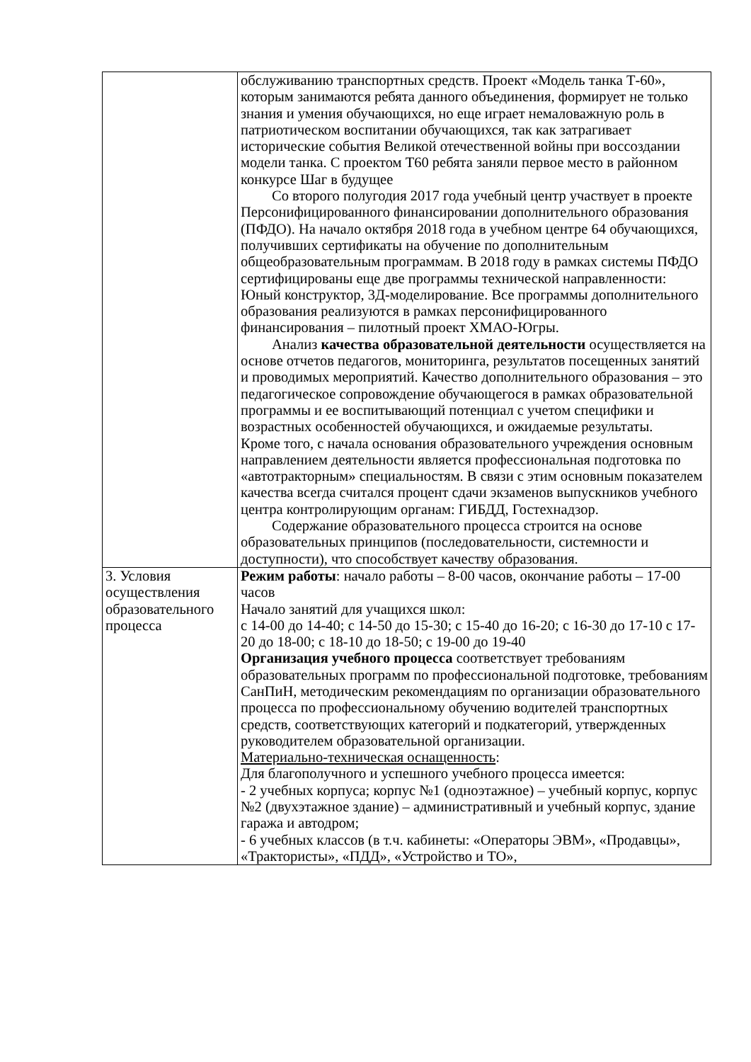| | обслуживанию транспортных средств. Проект «Модель танка Т-60», которым занимаются ребята данного объединения, формирует не только знания и умения обучающихся, но еще играет немаловажную роль в патриотическом воспитании обучающихся, так как затрагивает исторические события Великой отечественной войны при воссоздании модели танка. С проектом Т60 ребята заняли первое место в районном конкурсе Шаг в будущее Со второго полугодия 2017 года учебный центр участвует в проекте Персонифицированного финансировании дополнительного образования (ПФДО). На начало октября 2018 года в учебном центре 64 обучающихся, получивших сертификаты на обучение по дополнительным общеобразовательным программам. В 2018 году в рамках системы ПФДО сертифицированы еще две программы технической направленности: Юный конструктор, 3Д-моделирование. Все программы дополнительного образования реализуются в рамках персонифицированного финансирования – пилотный проект ХМАО-Югры. Анализ качества образовательной деятельности осуществляется на основе отчетов педагогов, мониторинга, результатов посещенных занятий и проводимых мероприятий. Качество дополнительного образования – это педагогическое сопровождение обучающегося в рамках образовательной программы и ее воспитывающий потенциал с учетом специфики и возрастных особенностей обучающихся, и ожидаемые результаты. Кроме того, с начала основания образовательного учреждения основным направлением деятельности является профессиональная подготовка по «автотракторным» специальностям. В связи с этим основным показателем качества всегда считался процент сдачи экзаменов выпускников учебного центра контролирующим органам: ГИБДД, Гостехнадзор. Содержание образовательного процесса строится на основе образовательных принципов (последовательности, системности и доступности), что способствует качеству образования. |
| 3. Условия осуществления образовательного процесса | Режим работы : начало работы – 8-00 часов, окончание работы – 17-00 часов Начало занятий для учащихся школ: с 14-00 до 14-40; с 14-50 до 15-30; с 15-40 до 16-20; с 16-30 до 17-10 с 17-20 до 18-00; с 18-10 до 18-50; с 19-00 до 19-40 Организация учебного процесса соответствует требованиям образовательных программ по профессиональной подготовке, требованиям СанПиН, методическим рекомендациям по организации образовательного процесса по профессиональному обучению водителей транспортных средств, соответствующих категорий и подкатегорий, утвержденных руководителем образовательной организации. Материально-техническая оснащенность : Для благополучного и успешного учебного процесса имеется: - 2 учебных корпуса; корпус №1 (одноэтажное) – учебный корпус, корпус №2 (двухэтажное здание) – административный и учебный корпус, здание гаража и автодром; - 6 учебных классов (в т.ч. кабинеты: «Операторы ЭВМ», «Продавцы», «Трактористы», «ПДД», «Устройство и ТО», |